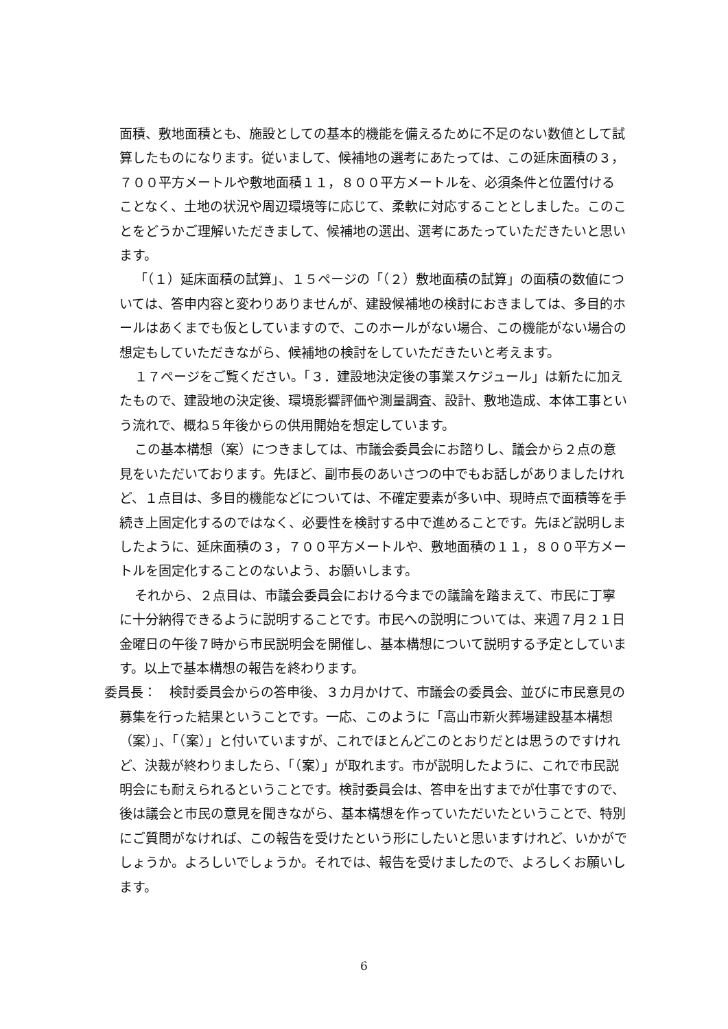面積、敷地面積とも、施設としての基本的機能を備えるために不足のない数値として試算したものになります。従いまして、候補地の選考にあたっては、この延床面積の３，７００平方メートルや敷地面積１１，８００平方メートルを、必須条件と位置付けることなく、土地の状況や周辺環境等に応じて、柔軟に対応することとしました。このことをどうかご理解いただきまして、候補地の選出、選考にあたっていただきたいと思います。
「（１）延床面積の試算」、１５ページの「（２）敷地面積の試算」の面積の数値については、答申内容と変わりありませんが、建設候補地の検討におきましては、多目的ホールはあくまでも仮としていますので、このホールがない場合、この機能がない場合の想定もしていただきながら、候補地の検討をしていただきたいと考えます。
１７ページをご覧ください。「３．建設地決定後の事業スケジュール」は新たに加えたもので、建設地の決定後、環境影響評価や測量調査、設計、敷地造成、本体工事という流れで、概ね５年後からの供用開始を想定しています。
この基本構想（案）につきましては、市議会委員会にお諮りし、議会から２点の意見をいただいております。先ほど、副市長のあいさつの中でもお話しがありましたけれど、１点目は、多目的機能などについては、不確定要素が多い中、現時点で面積等を手続き上固定化するのではなく、必要性を検討する中で進めることです。先ほど説明しましたように、延床面積の３，７００平方メートルや、敷地面積の１１，８００平方メートルを固定化することのないよう、お願いします。
それから、２点目は、市議会委員会における今までの議論を踏まえて、市民に丁寧に十分納得できるように説明することです。市民への説明については、来週７月２１日金曜日の午後７時から市民説明会を開催し、基本構想について説明する予定としています。以上で基本構想の報告を終わります。
委員長：　検討委員会からの答申後、３カ月かけて、市議会の委員会、並びに市民意見の募集を行った結果ということです。一応、このように「高山市新火葬場建設基本構想（案）」、「（案）」と付いていますが、これでほとんどこのとおりだとは思うのですけれど、決裁が終わりましたら、「（案）」が取れます。市が説明したように、これで市民説明会にも耐えられるということです。検討委員会は、答申を出すまでが仕事ですので、後は議会と市民の意見を聞きながら、基本構想を作っていただいたということで、特別にご質問がなければ、この報告を受けたという形にしたいと思いますけれど、いかがでしょうか。よろしいでしょうか。それでは、報告を受けましたので、よろしくお願いします。
6